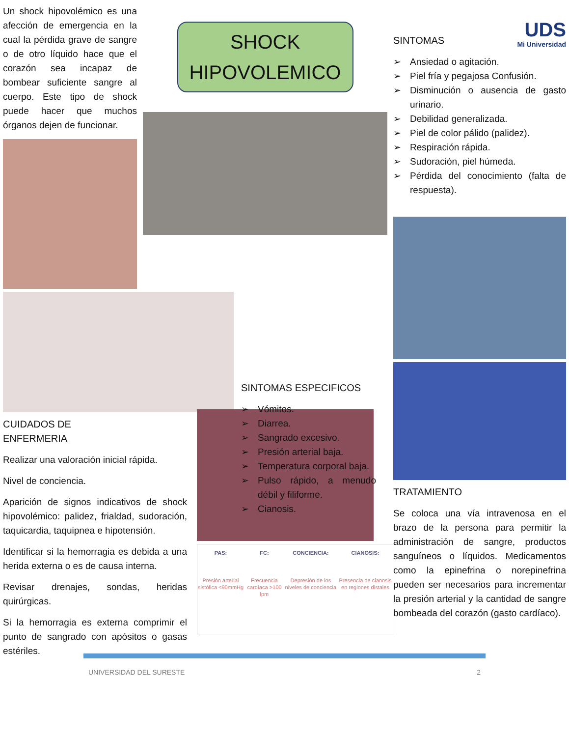Un shock hipovolémico es una afección de emergencia en la cual la pérdida grave de sangre o de otro líquido hace que el corazón sea incapaz de bombear suficiente sangre al cuerpo. Este tipo de shock puede hacer que muchos órganos dejen de funcionar.
CUIDADOS DE ENFERMERIA
Realizar una valoración inicial rápida.
Nivel de conciencia.
Aparición de signos indicativos de shock hipovolémico: palidez, frialdad, sudoración, taquicardia, taquipnea e hipotensión.
Identificar si la hemorragia es debida a una herida externa o es de causa interna.
Revisar drenajes, sondas, heridas quirúrgicas.
Si la hemorragia es externa comprimir el punto de sangrado con apósitos o gasas estériles.
SHOCK
HIPOVOLEMICO
SINTOMAS ESPECIFICOS
➢ Vómitos.
➢ Diarrea.
➢ Sangrado excesivo.
➢ Presión arterial baja.
➢ Temperatura corporal baja.
➢ Pulso rápido, a menudo débil y filiforme.
➢ Cianosis.
PAS:
Presión arterial sistólica <90mmHg
FC:
Frecuencia cardíaca >100 lpm
CONCIENCIA:
Depresión de los niveles de conciencia
CIANOSIS:
Presencia de cianosis en regiones distales
UDS
Mi Universidad
SINTOMAS
➢ Ansiedad o agitación.
➢ Piel fría y pegajosa Confusión.
➢ Disminución o ausencia de gasto urinario.
➢ Debilidad generalizada.
➢ Piel de color pálido (palidez).
➢ Respiración rápida.
➢ Sudoración, piel húmeda.
➢ Pérdida del conocimiento (falta de respuesta).
TRATAMIENTO
Se coloca una vía intravenosa en el brazo de la persona para permitir la administración de sangre, productos sanguíneos o líquidos. Medicamentos como la epinefrina o norepinefrina pueden ser necesarios para incrementar la presión arterial y la cantidad de sangre bombeada del corazón (gasto cardíaco).
UNIVERSIDAD DEL SURESTE 2